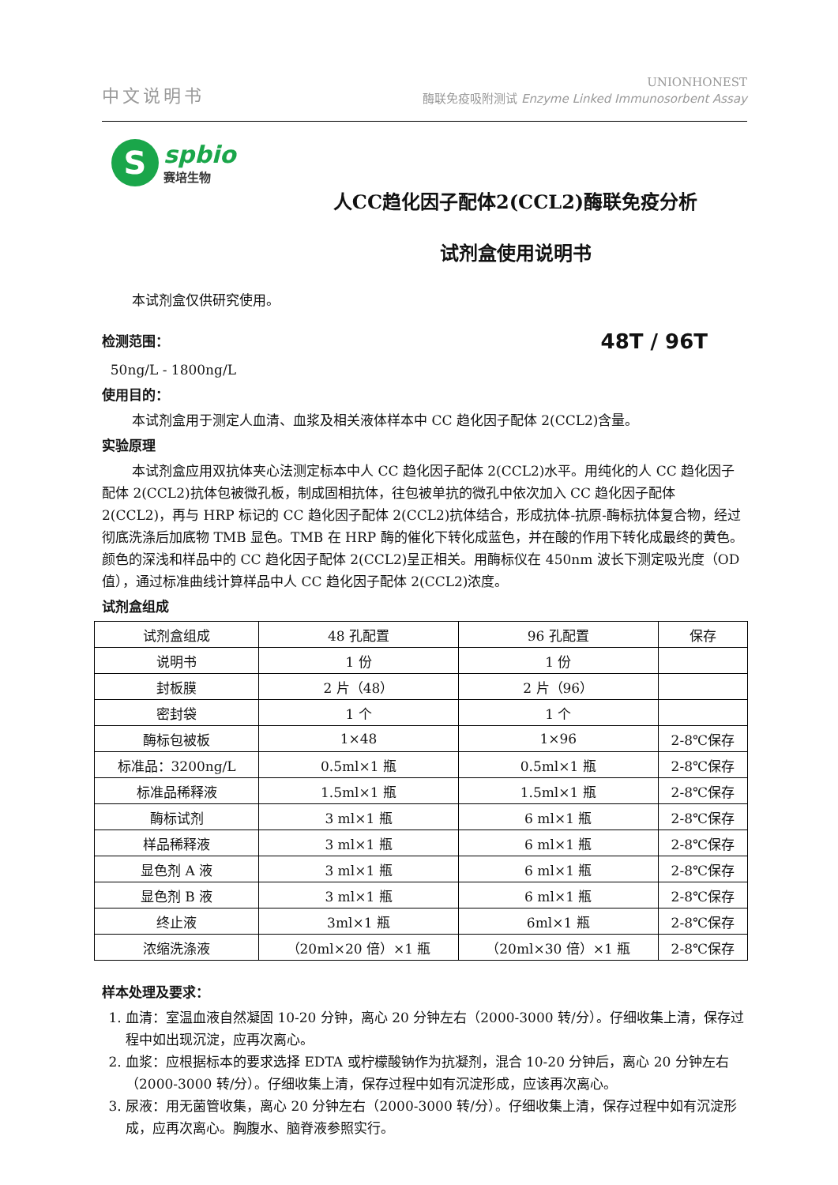中文说明书
UNIONHONEST
酶联免疫吸附测试 Enzyme Linked Immunosorbent Assay
S
spbio
赛培生物
人CC趋化因子配体2(CCL2)酶联免疫分析
试剂盒使用说明书
本试剂盒仅供研究使用。
检测范围：
48T / 96T
50ng/L - 1800ng/L
使用目的：
本试剂盒用于测定人血清、血浆及相关液体样本中 CC 趋化因子配体 2(CCL2)含量。
实验原理
本试剂盒应用双抗体夹心法测定标本中人 CC 趋化因子配体 2(CCL2)水平。用纯化的人 CC 趋化因子配体 2(CCL2)抗体包被微孔板，制成固相抗体，往包被单抗的微孔中依次加入 CC 趋化因子配体 2(CCL2)，再与 HRP 标记的 CC 趋化因子配体 2(CCL2)抗体结合，形成抗体-抗原-酶标抗体复合物，经过彻底洗涤后加底物 TMB 显色。TMB 在 HRP 酶的催化下转化成蓝色，并在酸的作用下转化成最终的黄色。颜色的深浅和样品中的 CC 趋化因子配体 2(CCL2)呈正相关。用酶标仪在 450nm 波长下测定吸光度（OD 值），通过标准曲线计算样品中人 CC 趋化因子配体 2(CCL2)浓度。
试剂盒组成
| 试剂盒组成 | 48 孔配置 | 96 孔配置 | 保存 |
| --- | --- | --- | --- |
| 说明书 | 1 份 | 1 份 | |
| 封板膜 | 2 片（48） | 2 片（96） | |
| 密封袋 | 1 个 | 1 个 | |
| 酶标包被板 | 1×48 | 1×96 | 2-8℃保存 |
| 标准品：3200ng/L | 0.5ml×1 瓶 | 0.5ml×1 瓶 | 2-8℃保存 |
| 标准品稀释液 | 1.5ml×1 瓶 | 1.5ml×1 瓶 | 2-8℃保存 |
| 酶标试剂 | 3 ml×1 瓶 | 6 ml×1 瓶 | 2-8℃保存 |
| 样品稀释液 | 3 ml×1 瓶 | 6 ml×1 瓶 | 2-8℃保存 |
| 显色剂 A 液 | 3 ml×1 瓶 | 6 ml×1 瓶 | 2-8℃保存 |
| 显色剂 B 液 | 3 ml×1 瓶 | 6 ml×1 瓶 | 2-8℃保存 |
| 终止液 | 3ml×1 瓶 | 6ml×1 瓶 | 2-8℃保存 |
| 浓缩洗涤液 | （20ml×20 倍）×1 瓶 | （20ml×30 倍）×1 瓶 | 2-8℃保存 |
样本处理及要求：
1. 血清：室温血液自然凝固 10-20 分钟，离心 20 分钟左右（2000-3000 转/分）。仔细收集上清，保存过程中如出现沉淀，应再次离心。
2. 血浆：应根据标本的要求选择 EDTA 或柠檬酸钠作为抗凝剂，混合 10-20 分钟后，离心 20 分钟左右（2000-3000 转/分）。仔细收集上清，保存过程中如有沉淀形成，应该再次离心。
3. 尿液：用无菌管收集，离心 20 分钟左右（2000-3000 转/分）。仔细收集上清，保存过程中如有沉淀形成，应再次离心。胸腹水、脑脊液参照实行。